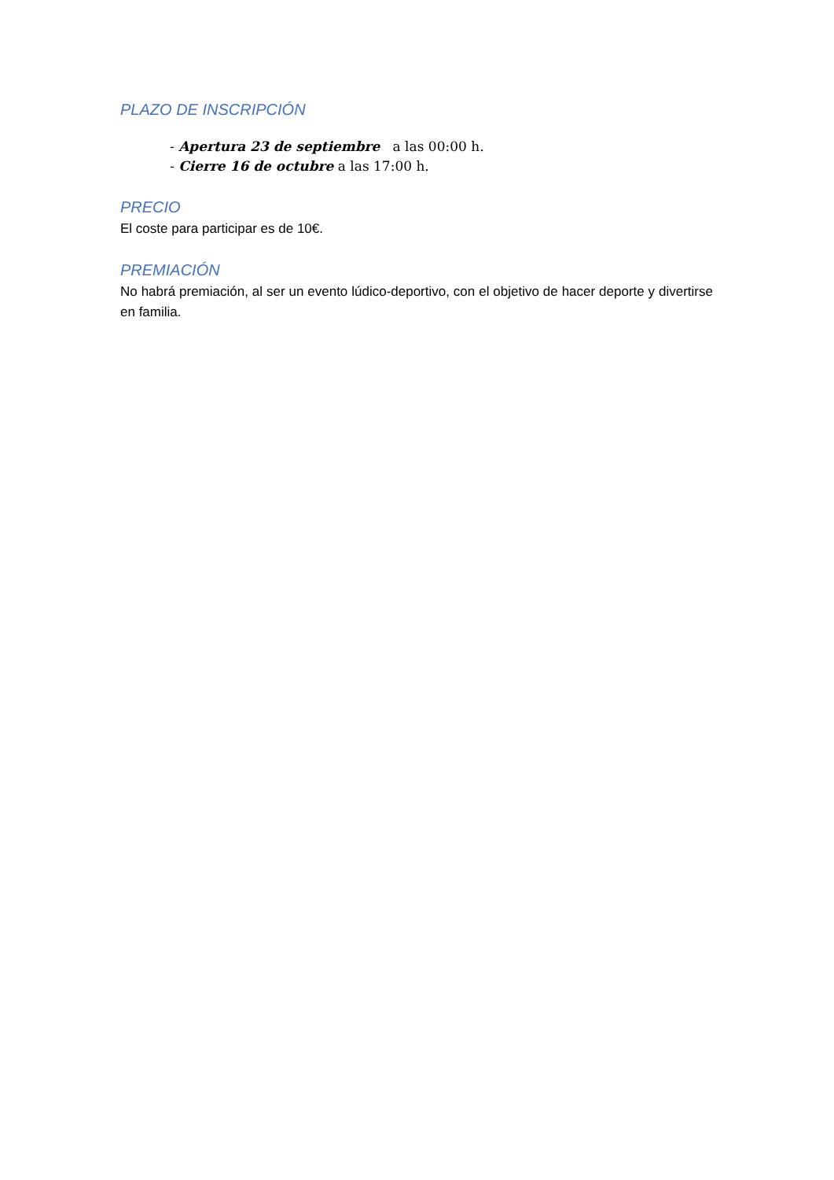PLAZO DE INSCRIPCIÓN
- Apertura 23 de septiembre a las 00:00 h.
- Cierre 16 de octubre a las 17:00 h.
PRECIO
El coste para participar es de 10€.
PREMIACIÓN
No habrá premiación, al ser un evento lúdico-deportivo, con el objetivo de hacer deporte y divertirse en familia.